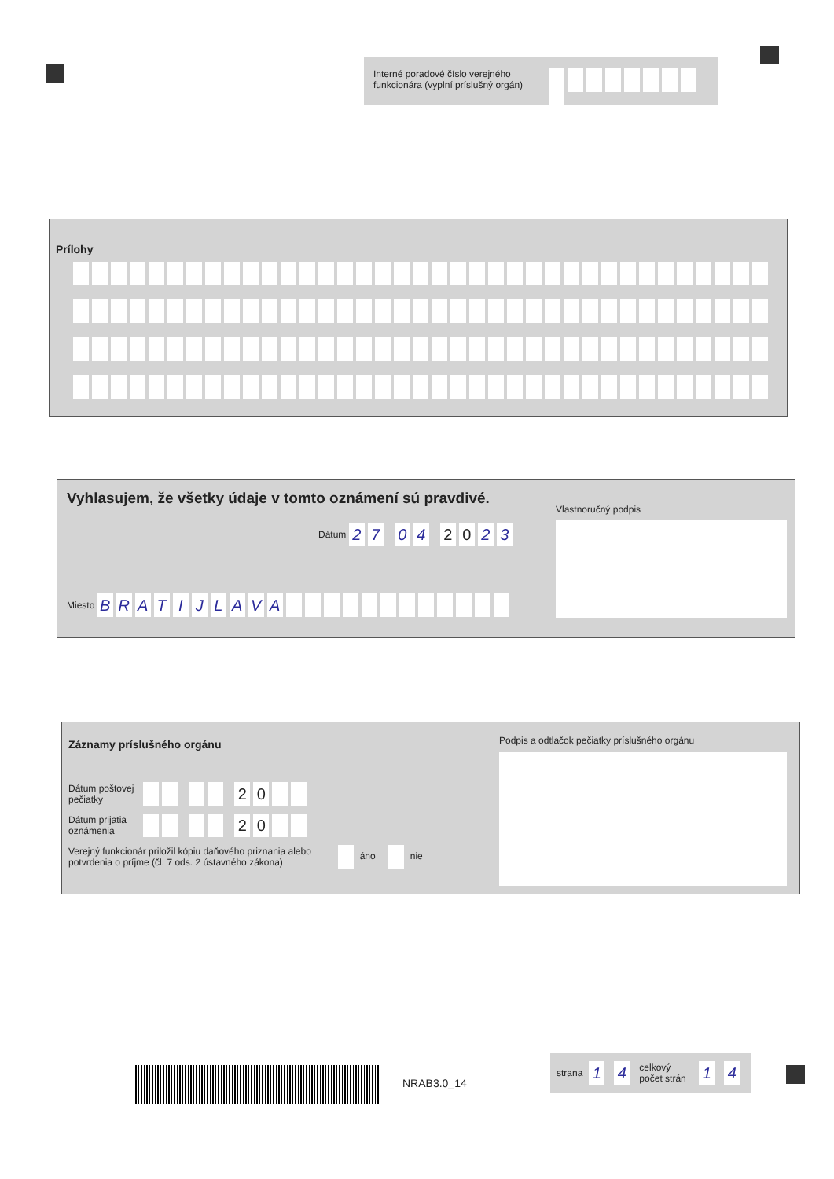Interné poradové číslo verejného funkcionára (vyplní príslušný orgán)
Prílohy
Vyhlasujem, že všetky údaje v tomto oznámení sú pravdivé.
Dátum 27 04 2 0 2 3
Miesto BRATIJLAVA
Vlastnoručný podpis
Záznamy príslušného orgánu
Dátum poštovej pečiatky 20
Dátum prijatia oznámenia 20
Verejný funkcionár priložil kópiu daňového priznania alebo potvrdenia o príjme (čl. 7 ods. 2 ústavného zákona) áno nie
Podpis a odtlačok pečiatky príslušného orgánu
NRAB3.0_14
strana 1 4 celkový počet strán 1 4